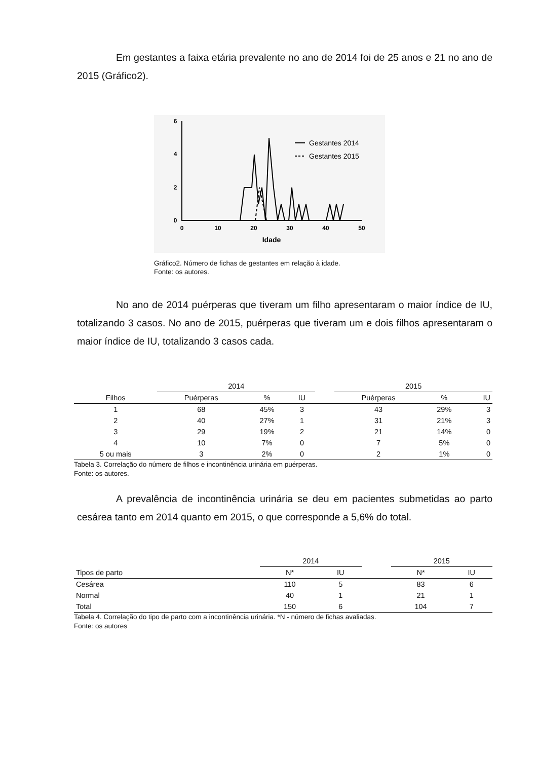Em gestantes a faixa etária prevalente no ano de 2014 foi de 25 anos e 21 no ano de 2015 (Gráfico2).
6
4
2
0
0
10
20
30
40
50
Idade
Gestantes 2014
Gestantes 2015
Gráfico2. Número de fichas de gestantes em relação à idade.
Fonte: os autores.
No ano de 2014 puérperas que tiveram um filho apresentaram o maior índice de IU, totalizando 3 casos. No ano de 2015, puérperas que tiveram um e dois filhos apresentaram o maior índice de IU, totalizando 3 casos cada.
| | 2014 | | | | 2015 | | |
| --- | --- | --- | --- | --- | --- | --- | --- |
| Filhos | Puérperas | % | IU | | Puérperas | % | IU |
| 1 | 68 | 45% | 3 | | 43 | 29% | 3 |
| 2 | 40 | 27% | 1 | | 31 | 21% | 3 |
| 3 | 29 | 19% | 2 | | 21 | 14% | 0 |
| 4 | 10 | 7% | 0 | | 7 | 5% | 0 |
| 5 ou mais | 3 | 2% | 0 | | 2 | 1% | 0 |
Tabela 3. Correlação do número de filhos e incontinência urinária em puérperas.
Fonte: os autores.
A prevalência de incontinência urinária se deu em pacientes submetidas ao parto cesárea tanto em 2014 quanto em 2015, o que corresponde a 5,6% do total.
| | 2014 | | | 2015 | |
| --- | --- | --- | --- | --- | --- |
| Tipos de parto | N* | IU | | N* | IU |
| Cesárea | 110 | 5 | | 83 | 6 |
| Normal | 40 | 1 | | 21 | 1 |
| Total | 150 | 6 | | 104 | 7 |
Tabela 4. Correlação do tipo de parto com a incontinência urinária. *N - número de fichas avaliadas.
Fonte: os autores